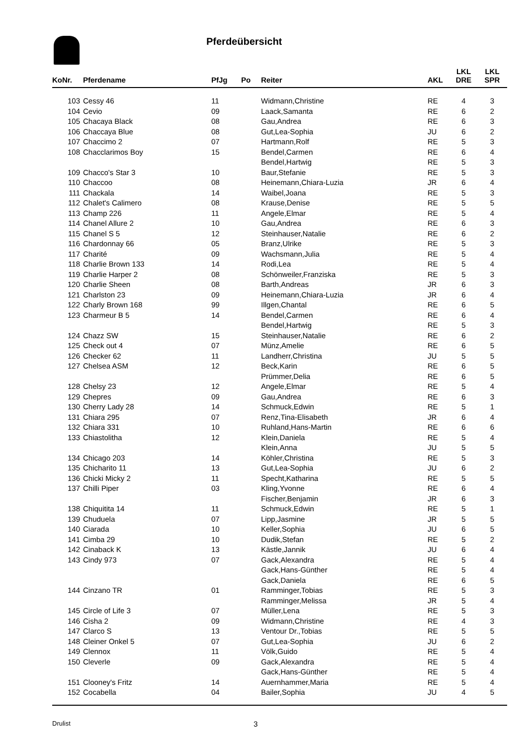Pferdeübersicht
| KoNr. | Pferdename | PfJg | Po | Reiter | AKL | LKL DRE | LKL SPR |
| --- | --- | --- | --- | --- | --- | --- | --- |
| 103 | Cessy 46 | 11 | | Widmann,Christine | RE | 4 | 3 |
| 104 | Cevio | 09 | | Laack,Samanta | RE | 6 | 2 |
| 105 | Chacaya Black | 08 | | Gau,Andrea | RE | 6 | 3 |
| 106 | Chaccaya Blue | 08 | | Gut,Lea-Sophia | JU | 6 | 2 |
| 107 | Chaccimo 2 | 07 | | Hartmann,Rolf | RE | 5 | 3 |
| 108 | Chacclarimos Boy | 15 | | Bendel,Carmen | RE | 6 | 4 |
| | | | | Bendel,Hartwig | RE | 5 | 3 |
| 109 | Chacco's Star 3 | 10 | | Baur,Stefanie | RE | 5 | 3 |
| 110 | Chaccoo | 08 | | Heinemann,Chiara-Luzia | JR | 6 | 4 |
| 111 | Chackala | 14 | | Waibel,Joana | RE | 5 | 3 |
| 112 | Chalet's Calimero | 08 | | Krause,Denise | RE | 5 | 5 |
| 113 | Champ 226 | 11 | | Angele,Elmar | RE | 5 | 4 |
| 114 | Chanel Allure 2 | 10 | | Gau,Andrea | RE | 6 | 3 |
| 115 | Chanel S 5 | 12 | | Steinhauser,Natalie | RE | 6 | 2 |
| 116 | Chardonnay 66 | 05 | | Branz,Ulrike | RE | 5 | 3 |
| 117 | Charité | 09 | | Wachsmann,Julia | RE | 5 | 4 |
| 118 | Charlie Brown 133 | 14 | | Rodi,Lea | RE | 5 | 4 |
| 119 | Charlie Harper 2 | 08 | | Schönweiler,Franziska | RE | 5 | 3 |
| 120 | Charlie Sheen | 08 | | Barth,Andreas | JR | 6 | 3 |
| 121 | Charlston 23 | 09 | | Heinemann,Chiara-Luzia | JR | 6 | 4 |
| 122 | Charly Brown 168 | 99 | | Illgen,Chantal | RE | 6 | 5 |
| 123 | Charmeur B 5 | 14 | | Bendel,Carmen | RE | 6 | 4 |
| | | | | Bendel,Hartwig | RE | 5 | 3 |
| 124 | Chazz SW | 15 | | Steinhauser,Natalie | RE | 6 | 2 |
| 125 | Check out 4 | 07 | | Münz,Amelie | RE | 6 | 5 |
| 126 | Checker 62 | 11 | | Landherr,Christina | JU | 5 | 5 |
| 127 | Chelsea ASM | 12 | | Beck,Karin | RE | 6 | 5 |
| | | | | Prümmer,Delia | RE | 6 | 5 |
| 128 | Chelsy 23 | 12 | | Angele,Elmar | RE | 5 | 4 |
| 129 | Chepres | 09 | | Gau,Andrea | RE | 6 | 3 |
| 130 | Cherry Lady 28 | 14 | | Schmuck,Edwin | RE | 5 | 1 |
| 131 | Chiara 295 | 07 | | Renz,Tina-Elisabeth | JR | 6 | 4 |
| 132 | Chiara 331 | 10 | | Ruhland,Hans-Martin | RE | 6 | 6 |
| 133 | Chiastolitha | 12 | | Klein,Daniela | RE | 5 | 4 |
| | | | | Klein,Anna | JU | 5 | 5 |
| 134 | Chicago 203 | 14 | | Köhler,Christina | RE | 5 | 3 |
| 135 | Chicharito 11 | 13 | | Gut,Lea-Sophia | JU | 6 | 2 |
| 136 | Chicki Micky 2 | 11 | | Specht,Katharina | RE | 5 | 5 |
| 137 | Chilli Piper | 03 | | Kling,Yvonne | RE | 6 | 4 |
| | | | | Fischer,Benjamin | JR | 6 | 3 |
| 138 | Chiquitita 14 | 11 | | Schmuck,Edwin | RE | 5 | 1 |
| 139 | Chuduela | 07 | | Lipp,Jasmine | JR | 5 | 5 |
| 140 | Ciarada | 10 | | Keller,Sophia | JU | 6 | 5 |
| 141 | Cimba 29 | 10 | | Dudik,Stefan | RE | 5 | 2 |
| 142 | Cinaback K | 13 | | Kästle,Jannik | JU | 6 | 4 |
| 143 | Cindy 973 | 07 | | Gack,Alexandra | RE | 5 | 4 |
| | | | | Gack,Hans-Günther | RE | 5 | 4 |
| | | | | Gack,Daniela | RE | 6 | 5 |
| 144 | Cinzano TR | 01 | | Ramminger,Tobias | RE | 5 | 3 |
| | | | | Ramminger,Melissa | JR | 5 | 4 |
| 145 | Circle of Life 3 | 07 | | Müller,Lena | RE | 5 | 3 |
| 146 | Cisha 2 | 09 | | Widmann,Christine | RE | 4 | 3 |
| 147 | Clarco S | 13 | | Ventour Dr.,Tobias | RE | 5 | 5 |
| 148 | Cleiner Onkel 5 | 07 | | Gut,Lea-Sophia | JU | 6 | 2 |
| 149 | Clennox | 11 | | Völk,Guido | RE | 5 | 4 |
| 150 | Cleverle | 09 | | Gack,Alexandra | RE | 5 | 4 |
| | | | | Gack,Hans-Günther | RE | 5 | 4 |
| 151 | Clooney's Fritz | 14 | | Auernhammer,Maria | RE | 5 | 4 |
| 152 | Cocabella | 04 | | Bailer,Sophia | JU | 4 | 5 |
Drulist 3